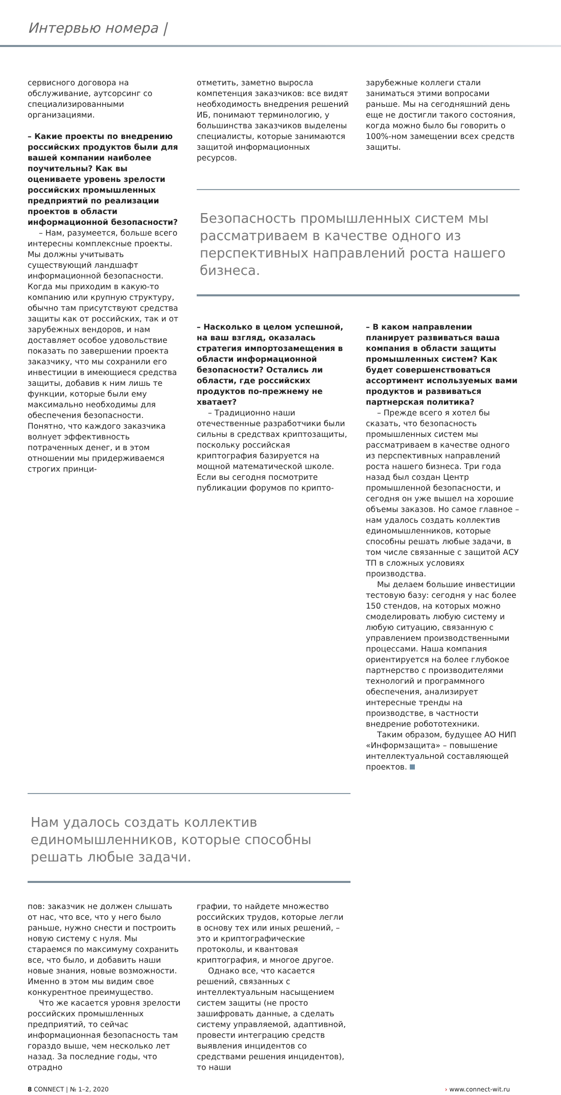Интервью номера |
сервисного договора на обслуживание, аутсорсинг со специализированными организациями.
– Какие проекты по внедрению российских продуктов были для вашей компании наиболее поучительны? Как вы оцениваете уровень зрелости российских промышленных предприятий по реализации проектов в области информационной безопасности?
– Нам, разумеется, больше всего интересны комплексные проекты. Мы должны учитывать существующий ландшафт информационной безопасности. Когда мы приходим в какую-то компанию или крупную структуру, обычно там присутствуют средства защиты как от российских, так и от зарубежных вендоров, и нам доставляет особое удовольствие показать по завершении проекта заказчику, что мы сохранили его инвестиции в имеющиеся средства защиты, добавив к ним лишь те функции, которые были ему максимально необходимы для обеспечения безопасности. Понятно, что каждого заказчика волнует эффективность потраченных денег, и в этом отношении мы придерживаемся строгих принци-
отметить, заметно выросла компетенция заказчиков: все видят необходимость внедрения решений ИБ, понимают терминологию, у большинства заказчиков выделены специалисты, которые занимаются защитой информационных ресурсов.
зарубежные коллеги стали заниматься этими вопросами раньше. Мы на сегодняшний день еще не достигли такого состояния, когда можно было бы говорить о 100%-ном замещении всех средств защиты.
Безопасность промышленных систем мы рассматриваем в качестве одного из перспективных направлений роста нашего бизнеса.
– Насколько в целом успешной, на ваш взгляд, оказалась стратегия импортозамещения в области информационной безопасности? Остались ли области, где российских продуктов по-прежнему не хватает?
– Традиционно наши отечественные разработчики были сильны в средствах криптозащиты, поскольку российская криптография базируется на мощной математической школе. Если вы сегодня посмотрите публикации форумов по крипто-
– В каком направлении планирует развиваться ваша компания в области защиты промышленных систем? Как будет совершенствоваться ассортимент используемых вами продуктов и развиваться партнерская политика?
– Прежде всего я хотел бы сказать, что безопасность промышленных систем мы рассматриваем в качестве одного из перспективных направлений роста нашего бизнеса. Три года назад был создан Центр промышленной безопасности, и сегодня он уже вышел на хорошие объемы заказов. Но самое главное – нам удалось создать коллектив единомышленников, которые способны решать любые задачи, в том числе связанные с защитой АСУ ТП в сложных условиях производства.
Мы делаем большие инвестиции тестовую базу: сегодня у нас более 150 стендов, на которых можно смоделировать любую систему и любую ситуацию, связанную с управлением производственными процессами. Наша компания ориентируется на более глубокое партнерство с производителями технологий и программного обеспечения, анализирует интересные тренды на производстве, в частности внедрение робототехники.
Таким образом, будущее АО НИП «Информзащита» – повышение интеллектуальной составляющей проектов.
Нам удалось создать коллектив единомышленников, которые способны решать любые задачи.
пов: заказчик не должен слышать от нас, что все, что у него было раньше, нужно снести и построить новую систему с нуля. Мы стараемся по максимуму сохранить все, что было, и добавить наши новые знания, новые возможности. Именно в этом мы видим свое конкурентное преимущество.
Что же касается уровня зрелости российских промышленных предприятий, то сейчас информационная безопасность там гораздо выше, чем несколько лет назад. За последние годы, что отрадно
графии, то найдете множество российских трудов, которые легли в основу тех или иных решений, – это и криптографические протоколы, и квантовая криптография, и многое другое.
Однако все, что касается решений, связанных с интеллектуальным насыщением систем защиты (не просто зашифровать данные, а сделать систему управляемой, адаптивной, провести интеграцию средств выявления инцидентов со средствами решения инцидентов), то наши
8 CONNECT | № 1–2, 2020 › www.connect-wit.ru